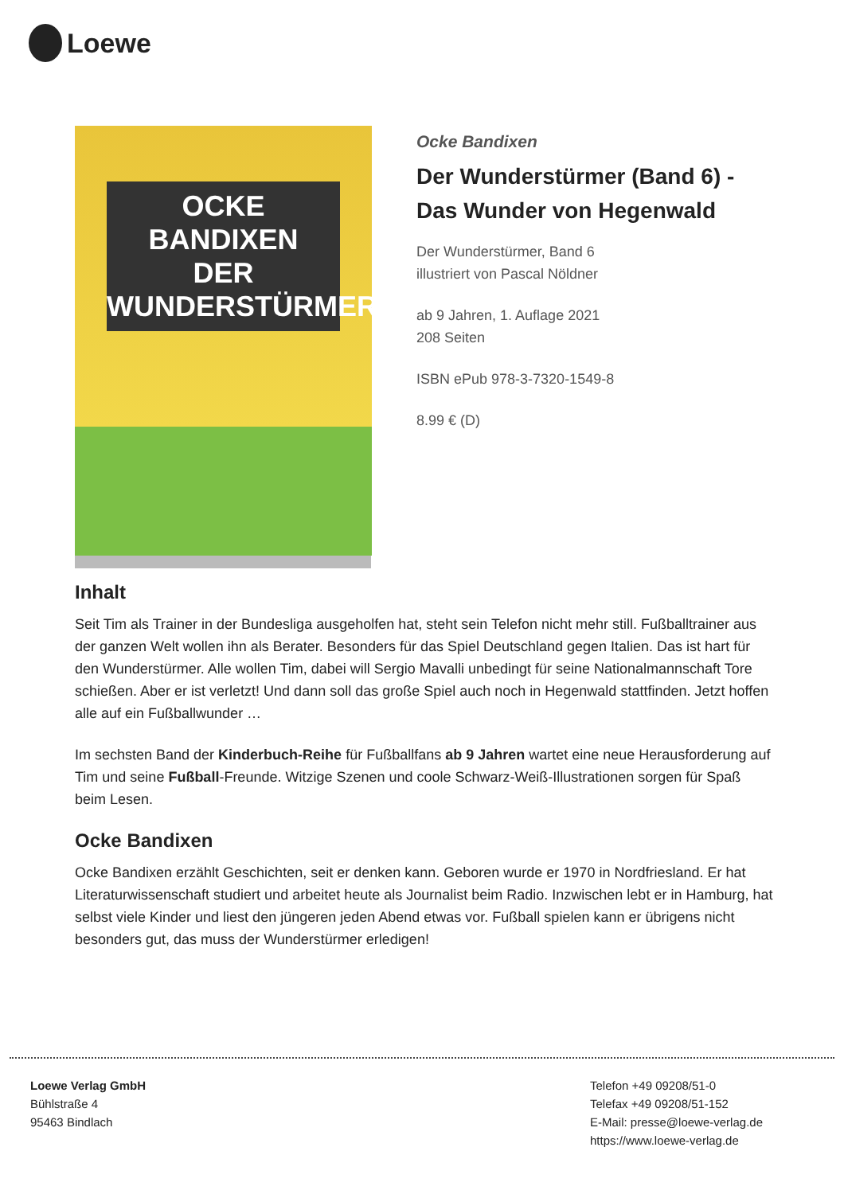Loewe
OCKE BANDIXEN
DER WUNDERSTÜRMER
Ocke Bandixen
Der Wunderstürmer (Band 6) -
Das Wunder von Hegenwald
Der Wunderstürmer, Band 6
illustriert von Pascal Nöldner
ab 9 Jahren, 1. Auflage 2021
208 Seiten
ISBN ePub 978-3-7320-1549-8
8.99 € (D)
Inhalt
Seit Tim als Trainer in der Bundesliga ausgeholfen hat, steht sein Telefon nicht mehr still. Fußballtrainer aus der ganzen Welt wollen ihn als Berater. Besonders für das Spiel Deutschland gegen Italien. Das ist hart für den Wunderstürmer. Alle wollen Tim, dabei will Sergio Mavalli unbedingt für seine Nationalmannschaft Tore schießen. Aber er ist verletzt! Und dann soll das große Spiel auch noch in Hegenwald stattfinden. Jetzt hoffen alle auf ein Fußballwunder …
Im sechsten Band der Kinderbuch-Reihe für Fußballfans ab 9 Jahren wartet eine neue Herausforderung auf Tim und seine Fußball-Freunde. Witzige Szenen und coole Schwarz-Weiß-Illustrationen sorgen für Spaß beim Lesen.
Ocke Bandixen
Ocke Bandixen erzählt Geschichten, seit er denken kann. Geboren wurde er 1970 in Nordfriesland. Er hat Literaturwissenschaft studiert und arbeitet heute als Journalist beim Radio. Inzwischen lebt er in Hamburg, hat selbst viele Kinder und liest den jüngeren jeden Abend etwas vor. Fußball spielen kann er übrigens nicht besonders gut, das muss der Wunderstürmer erledigen!
Loewe Verlag GmbH
Bühlstraße 4
95463 Bindlach
Telefon +49 09208/51-0
Telefax +49 09208/51-152
E-Mail: presse@loewe-verlag.de
https://www.loewe-verlag.de